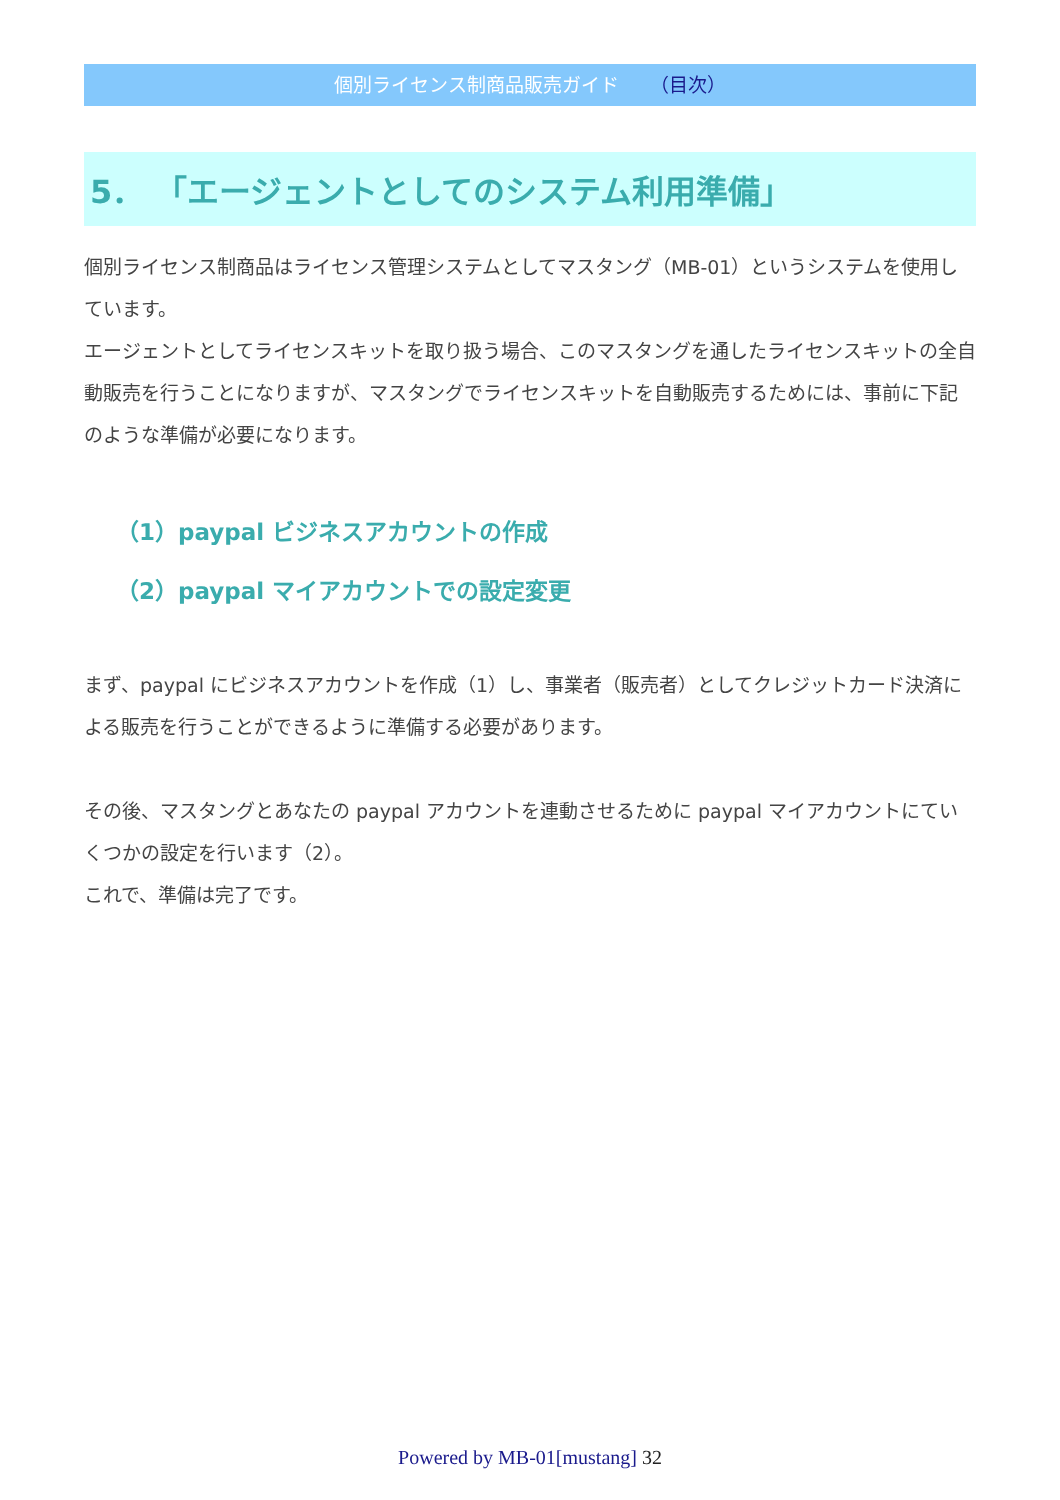個別ライセンス制商品販売ガイド （目次）
5． 「エージェントとしてのシステム利用準備」
個別ライセンス制商品はライセンス管理システムとしてマスタング（MB-01）というシステムを使用しています。
エージェントとしてライセンスキットを取り扱う場合、このマスタングを通したライセンスキットの全自動販売を行うことになりますが、マスタングでライセンスキットを自動販売するためには、事前に下記のような準備が必要になります。
（1）paypal ビジネスアカウントの作成
（2）paypal マイアカウントでの設定変更
まず、paypal にビジネスアカウントを作成（1）し、事業者（販売者）としてクレジットカード決済による販売を行うことができるように準備する必要があります。
その後、マスタングとあなたの paypal アカウントを連動させるために paypal マイアカウントにていくつかの設定を行います（2）。
これで、準備は完了です。
Powered by MB-01[mustang] 32